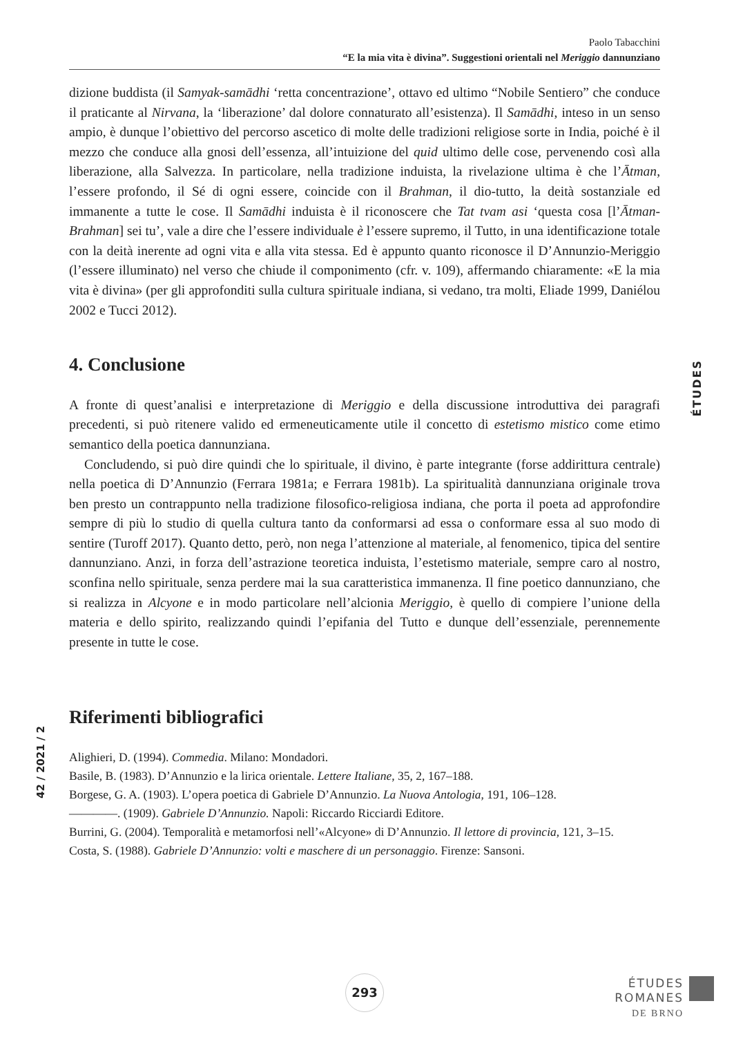Paolo Tabacchini
“E la mia vita è divina”. Suggestioni orientali nel Meriggio dannunziano
dizione buddista (il Samyak-samādhi ‘retta concentrazione’, ottavo ed ultimo “Nobile Sentiero” che conduce il praticante al Nirvana, la ‘liberazione’ dal dolore connaturato all’esistenza). Il Samādhi, inteso in un senso ampio, è dunque l’obiettivo del percorso ascetico di molte delle tradizioni religiose sorte in India, poiché è il mezzo che conduce alla gnosi dell’essenza, all’intuizione del quid ultimo delle cose, pervenendo così alla liberazione, alla Salvezza. In particolare, nella tradizione induista, la rivelazione ultima è che l’Ātman, l’essere profondo, il Sé di ogni essere, coincide con il Brahman, il dio-tutto, la deità sostanziale ed immanente a tutte le cose. Il Samādhi induista è il riconoscere che Tat tvam asi ‘questa cosa [l’Ātman-Brahman] sei tu’, vale a dire che l’essere individuale è l’essere supremo, il Tutto, in una identificazione totale con la deità inerente ad ogni vita e alla vita stessa. Ed è appunto quanto riconosce il D’Annunzio-Meriggio (l’essere illuminato) nel verso che chiude il componimento (cfr. v. 109), affermando chiaramente: «E la mia vita è divina» (per gli approfonditi sulla cultura spirituale indiana, si vedano, tra molti, Eliade 1999, Daniélou 2002 e Tucci 2012).
4. Conclusione
A fronte di quest’analisi e interpretazione di Meriggio e della discussione introduttiva dei paragrafi precedenti, si può ritenere valido ed ermeneuticamente utile il concetto di estetismo mistico come etimo semantico della poetica dannunziana.
Concludendo, si può dire quindi che lo spirituale, il divino, è parte integrante (forse addirittura centrale) nella poetica di D’Annunzio (Ferrara 1981a; e Ferrara 1981b). La spiritualità dannunziana originale trova ben presto un contrappunto nella tradizione filosofico-religiosa indiana, che porta il poeta ad approfondire sempre di più lo studio di quella cultura tanto da conformarsi ad essa o conformare essa al suo modo di sentire (Turoff 2017). Quanto detto, però, non nega l’attenzione al materiale, al fenomenico, tipica del sentire dannunziano. Anzi, in forza dell’astrazione teoretica induista, l’estetismo materiale, sempre caro al nostro, sconfina nello spirituale, senza perdere mai la sua caratteristica immanenza. Il fine poetico dannunziano, che si realizza in Alcyone e in modo particolare nell’alcionia Meriggio, è quello di compiere l’unione della materia e dello spirito, realizzando quindi l’epifania del Tutto e dunque dell’essenziale, perennemente presente in tutte le cose.
Riferimenti bibliografici
Alighieri, D. (1994). Commedia. Milano: Mondadori.
Basile, B. (1983). D’Annunzio e la lirica orientale. Lettere Italiane, 35, 2, 167–188.
Borgese, G. A. (1903). L’opera poetica di Gabriele D’Annunzio. La Nuova Antologia, 191, 106–128.
————. (1909). Gabriele D’Annunzio. Napoli: Riccardo Ricciardi Editore.
Burrini, G. (2004). Temporalità e metamorfosi nell’«Alcyone» di D’Annunzio. Il lettore di provincia, 121, 3–15.
Costa, S. (1988). Gabriele D’Annunzio: volti e maschere di un personaggio. Firenze: Sansoni.
ÉTUDES
42 / 2021 / 2
293
ÉTUDES
ROMANES
DE BRNO